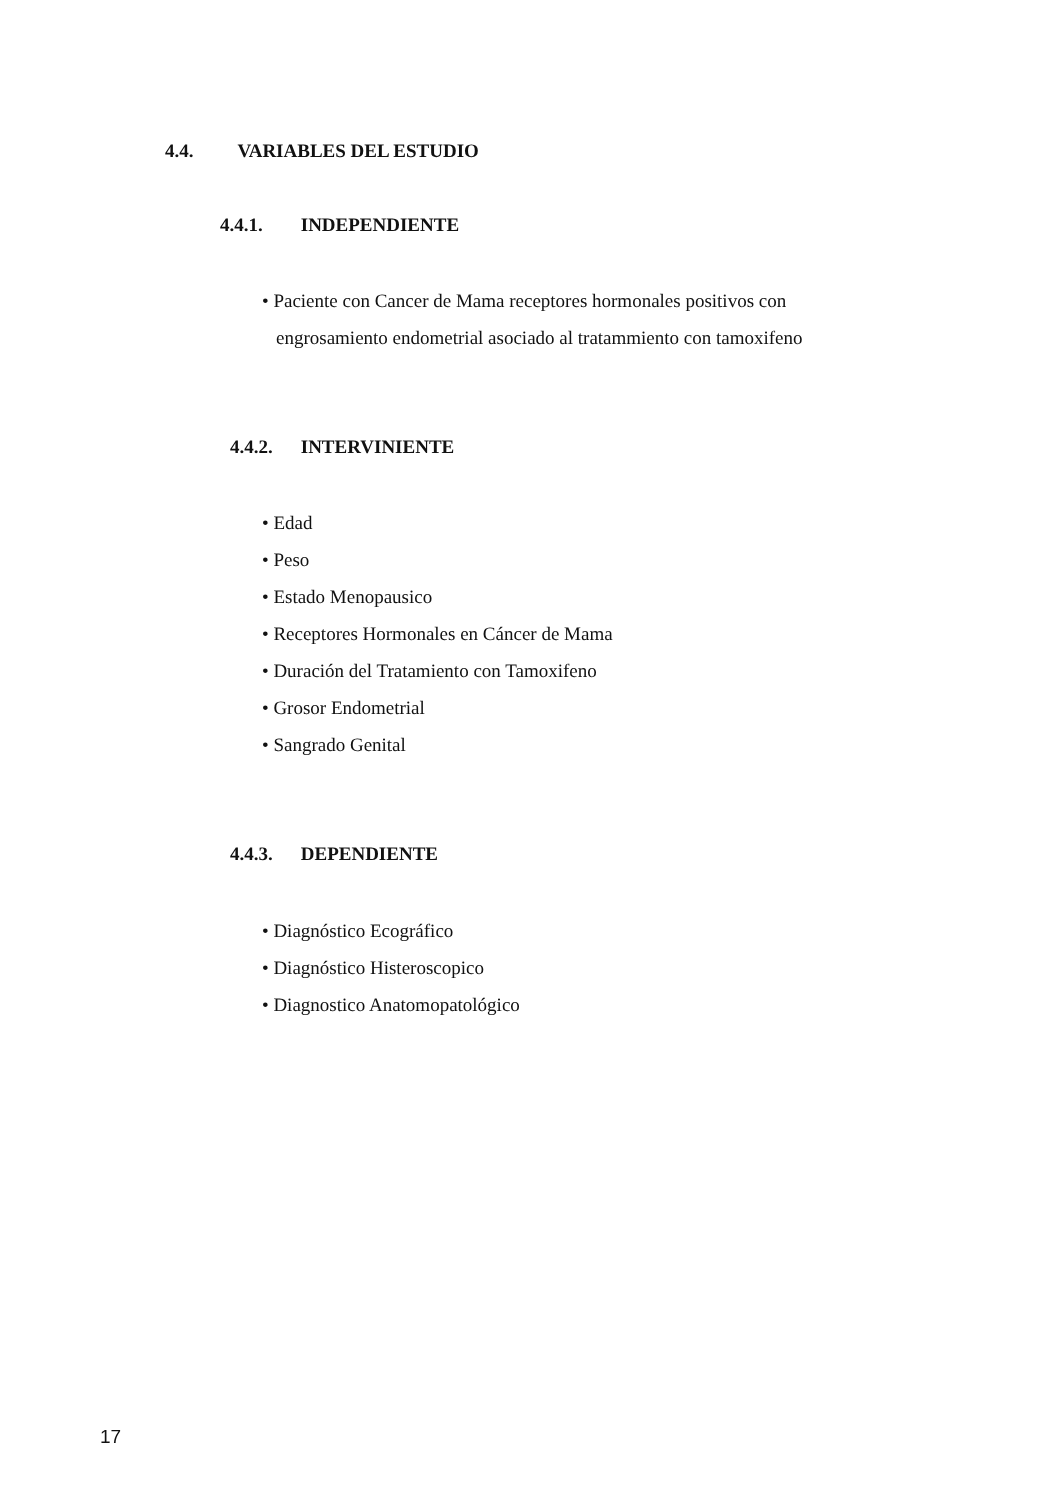4.4. VARIABLES DEL ESTUDIO
4.4.1. INDEPENDIENTE
• Paciente con Cancer de Mama receptores hormonales positivos con engrosamiento endometrial asociado al tratammiento con tamoxifeno
4.4.2. INTERVINIENTE
• Edad
• Peso
• Estado Menopausico
• Receptores Hormonales en Cáncer de Mama
• Duración del Tratamiento con Tamoxifeno
• Grosor Endometrial
• Sangrado Genital
4.4.3. DEPENDIENTE
• Diagnóstico Ecográfico
• Diagnóstico Histeroscopico
• Diagnostico Anatomopatológico
17